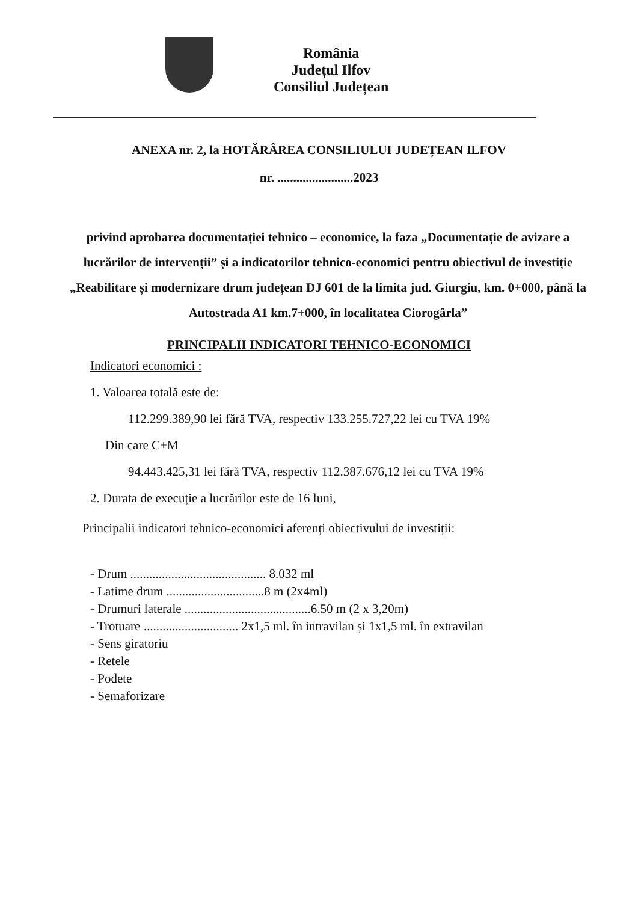România
Județul Ilfov
Consiliul Județean
ANEXA nr. 2, la HOTĂRÂREA CONSILIULUI JUDEȚEAN ILFOV
nr. ........................2023
privind aprobarea documentației tehnico – economice, la faza „Documentație de avizare a lucrărilor de intervenții” și a indicatorilor tehnico-economici pentru obiectivul de investiție „Reabilitare și modernizare drum județean DJ 601 de la limita jud. Giurgiu, km. 0+000, până la Autostrada A1 km.7+000, în localitatea Ciorogârla”
PRINCIPALII INDICATORI TEHNICO-ECONOMICI
Indicatori economici :
1. Valoarea totală este de:
112.299.389,90 lei fără TVA, respectiv 133.255.727,22 lei cu TVA 19%
Din care C+M
94.443.425,31 lei fără TVA, respectiv 112.387.676,12 lei cu TVA 19%
2. Durata de execuție a lucrărilor este de 16 luni,
Principalii indicatori tehnico-economici aferenți obiectivului de investiții:
- Drum ........................................... 8.032 ml
- Latime drum ...............................8 m (2x4ml)
- Drumuri laterale ........................................6.50 m (2 x 3,20m)
- Trotuare .............................. 2x1,5 ml. în intravilan și 1x1,5 ml. în extravilan
- Sens giratoriu
- Retele
- Podete
- Semaforizare